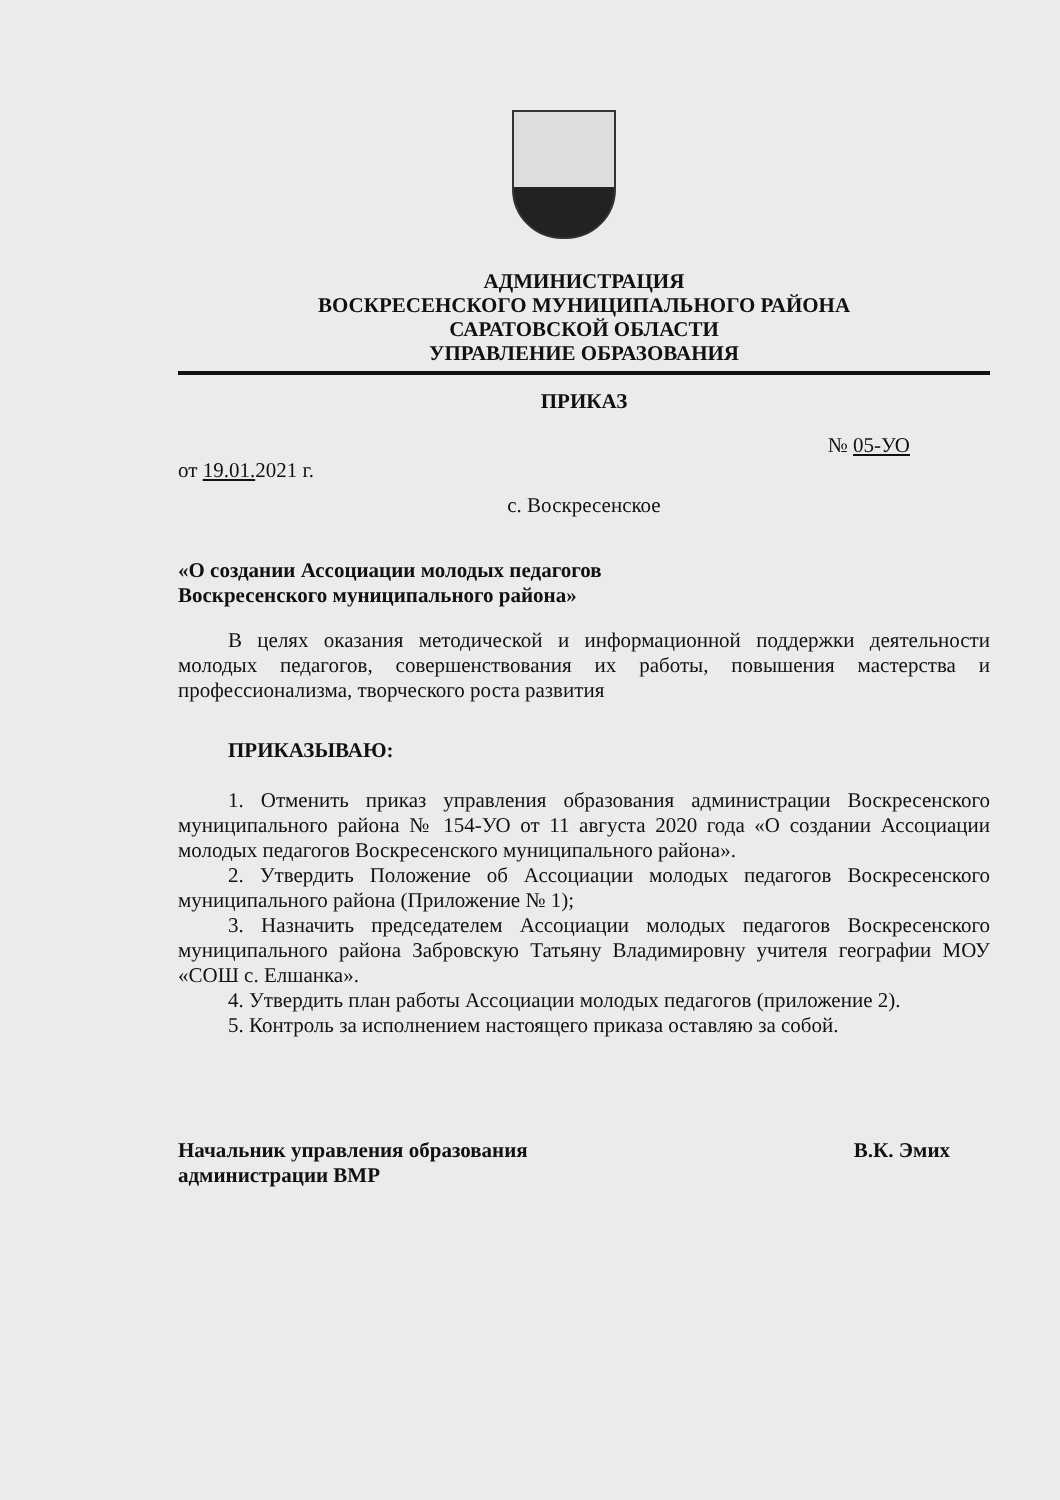АДМИНИСТРАЦИЯ
ВОСКРЕСЕНСКОГО МУНИЦИПАЛЬНОГО РАЙОНА
САРАТОВСКОЙ ОБЛАСТИ
УПРАВЛЕНИЕ ОБРАЗОВАНИЯ
ПРИКАЗ
№ 05-УО
от 19.01. 2021 г.
с. Воскресенское
«О создании Ассоциации молодых педагогов
Воскресенского муниципального района»
В целях оказания методической и информационной поддержки деятельности молодых педагогов, совершенствования их работы, повышения мастерства и профессионализма, творческого роста развития
ПРИКАЗЫВАЮ:
1. Отменить приказ управления образования администрации Воскресенского муниципального района № 154-УО от 11 августа 2020 года «О создании Ассоциации молодых педагогов Воскресенского муниципального района».
2. Утвердить Положение об Ассоциации молодых педагогов Воскресенского муниципального района (Приложение № 1);
3. Назначить председателем Ассоциации молодых педагогов Воскресенского муниципального района Забровскую Татьяну Владимировну учителя географии МОУ «СОШ с. Елшанка».
4. Утвердить план работы Ассоциации молодых педагогов (приложение 2).
5. Контроль за исполнением настоящего приказа оставляю за собой.
Начальник управления образования
администрации ВМР
В.К. Эмих